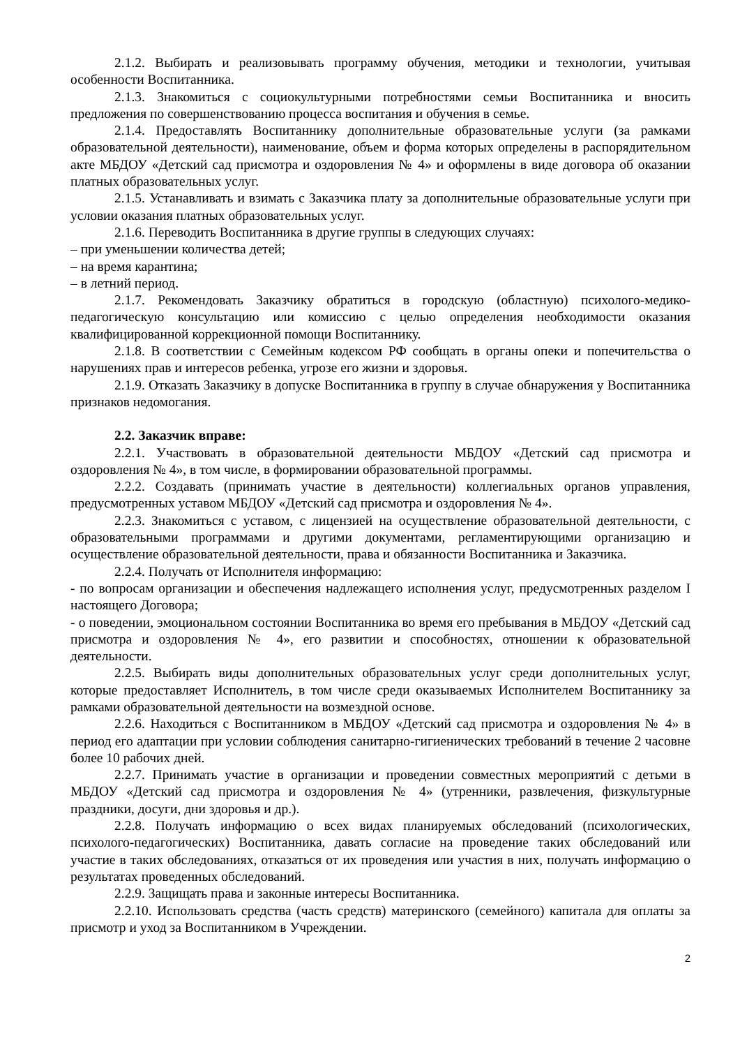2.1.2. Выбирать и реализовывать программу обучения, методики и технологии, учитывая особенности Воспитанника.
2.1.3. Знакомиться с социокультурными потребностями семьи Воспитанника и вносить предложения по совершенствованию процесса воспитания и обучения в семье.
2.1.4. Предоставлять Воспитаннику дополнительные образовательные услуги (за рамками образовательной деятельности), наименование, объем и форма которых определены в распорядительном акте МБДОУ «Детский сад присмотра и оздоровления № 4» и оформлены в виде договора об оказании платных образовательных услуг.
2.1.5. Устанавливать и взимать с Заказчика плату за дополнительные образовательные услуги при условии оказания платных образовательных услуг.
2.1.6. Переводить Воспитанника в другие группы в следующих случаях:
– при уменьшении количества детей;
– на время карантина;
– в летний период.
2.1.7. Рекомендовать Заказчику обратиться в городскую (областную) психолого-медико-педагогическую консультацию или комиссию с целью определения необходимости оказания квалифицированной коррекционной помощи Воспитаннику.
2.1.8. В соответствии с Семейным кодексом РФ сообщать в органы опеки и попечительства о нарушениях прав и интересов ребенка, угрозе его жизни и здоровья.
2.1.9. Отказать Заказчику в допуске Воспитанника в группу в случае обнаружения у Воспитанника признаков недомогания.
2.2. Заказчик вправе:
2.2.1. Участвовать в образовательной деятельности МБДОУ «Детский сад присмотра и оздоровления № 4», в том числе, в формировании образовательной программы.
2.2.2. Создавать (принимать участие в деятельности) коллегиальных органов управления, предусмотренных уставом МБДОУ «Детский сад присмотра и оздоровления № 4».
2.2.3. Знакомиться с уставом, с лицензией на осуществление образовательной деятельности, с образовательными программами и другими документами, регламентирующими организацию и осуществление образовательной деятельности, права и обязанности Воспитанника и Заказчика.
2.2.4. Получать от Исполнителя информацию:
- по вопросам организации и обеспечения надлежащего исполнения услуг, предусмотренных разделом I настоящего Договора;
- о поведении, эмоциональном состоянии Воспитанника во время его пребывания в МБДОУ «Детский сад присмотра и оздоровления № 4», его развитии и способностях, отношении к образовательной деятельности.
2.2.5. Выбирать виды дополнительных образовательных услуг среди дополнительных услуг, которые предоставляет Исполнитель, в том числе среди оказываемых Исполнителем Воспитаннику за рамками образовательной деятельности на возмездной основе.
2.2.6. Находиться с Воспитанником в МБДОУ «Детский сад присмотра и оздоровления № 4» в период его адаптации при условии соблюдения санитарно-гигиенических требований в течение 2 часовне более 10 рабочих дней.
2.2.7. Принимать участие в организации и проведении совместных мероприятий с детьми в МБДОУ «Детский сад присмотра и оздоровления № 4» (утренники, развлечения, физкультурные праздники, досуги, дни здоровья и др.).
2.2.8. Получать информацию о всех видах планируемых обследований (психологических, психолого-педагогических) Воспитанника, давать согласие на проведение таких обследований или участие в таких обследованиях, отказаться от их проведения или участия в них, получать информацию о результатах проведенных обследований.
2.2.9. Защищать права и законные интересы Воспитанника.
2.2.10. Использовать средства (часть средств) материнского (семейного) капитала для оплаты за присмотр и уход за Воспитанником в Учреждении.
2